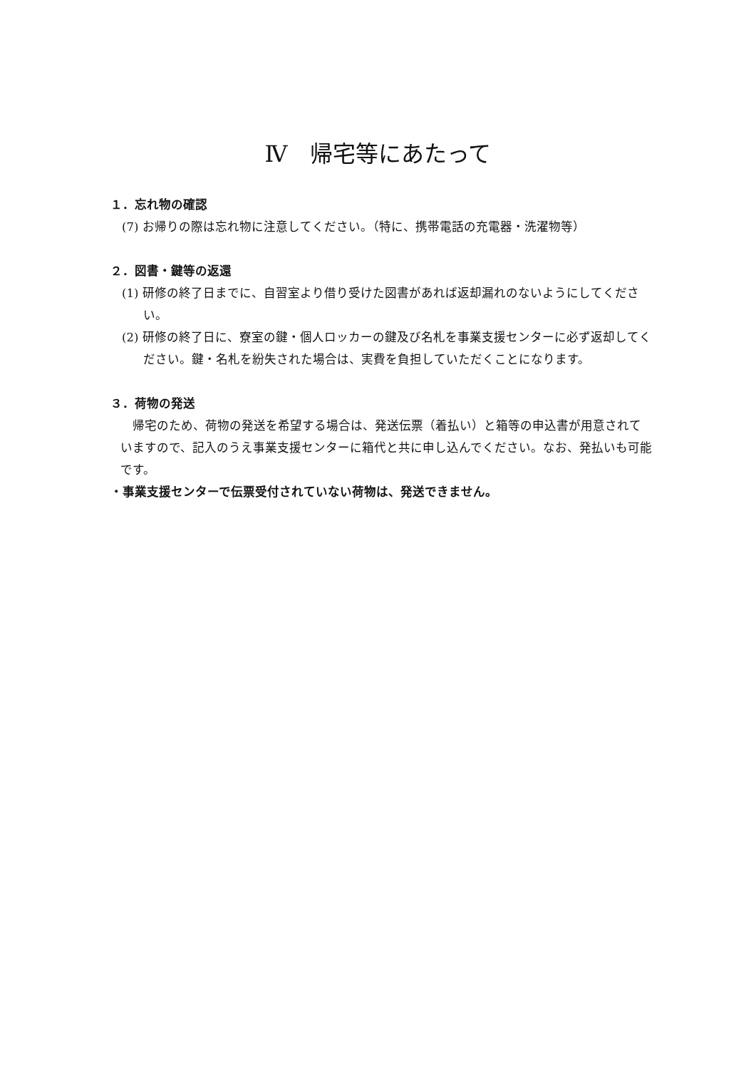Ⅳ　帰宅等にあたって
１．忘れ物の確認
(7) お帰りの際は忘れ物に注意してください。（特に、携帯電話の充電器・洗濯物等）
２．図書・鍵等の返還
(1) 研修の終了日までに、自習室より借り受けた図書があれば返却漏れのないようにしてください。
(2) 研修の終了日に、寮室の鍵・個人ロッカーの鍵及び名札を事業支援センターに必ず返却してください。鍵・名札を紛失された場合は、実費を負担していただくことになります。
３．荷物の発送
　帰宅のため、荷物の発送を希望する場合は、発送伝票（着払い）と箱等の申込書が用意されていますので、記入のうえ事業支援センターに箱代と共に申し込んでください。なお、発払いも可能です。
・事業支援センターで伝票受付されていない荷物は、発送できません。